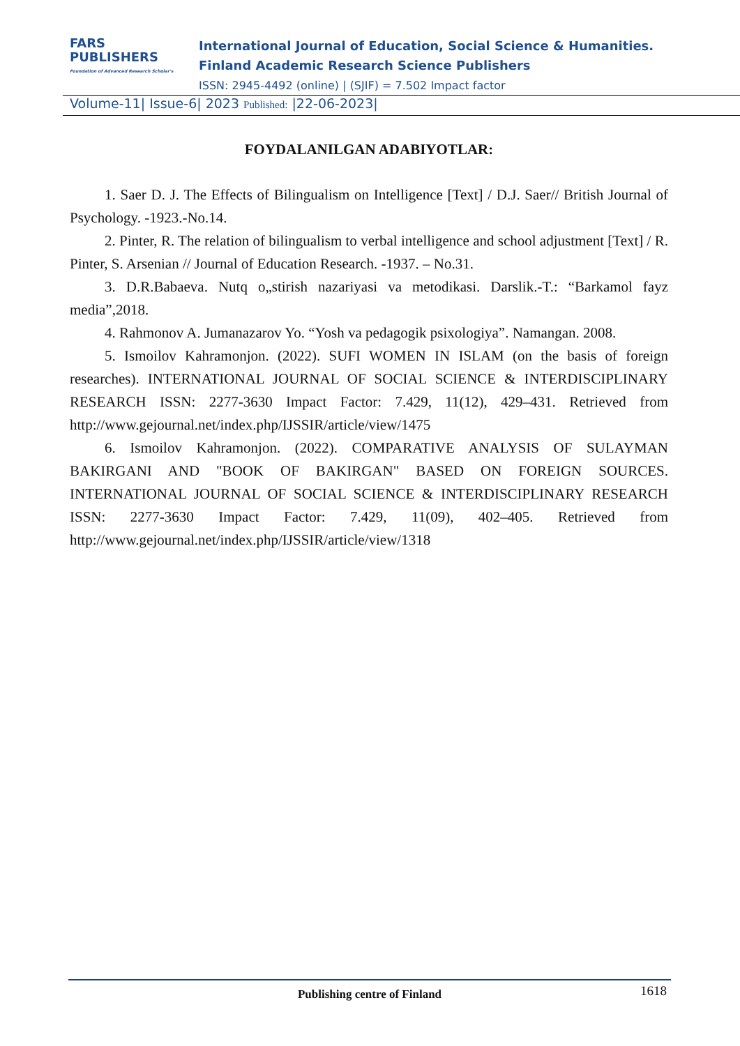FARS
PUBLISHERS
Foundation of Advanced Research Scholar's
International Journal of Education, Social Science & Humanities.
Finland Academic Research Science Publishers
ISSN: 2945-4492 (online) | (SJIF) = 7.502 Impact factor
Volume-11| Issue-6| 2023 Published: |22-06-2023|
FOYDALANILGAN ADABIYOTLAR:
1. Saer D. J. The Effects of Bilingualism on Intelligence [Text] / D.J. Saer// British Journal of Psychology. -1923.-No.14.
2. Pinter, R. The relation of bilingualism to verbal intelligence and school adjustment [Text] / R. Pinter, S. Arsenian // Journal of Education Research. -1937. – No.31.
3. D.R.Babaeva. Nutq o„stirish nazariyasi va metodikasi. Darslik.-T.: “Barkamol fayz media”,2018.
4. Rahmonov A. Jumanazarov Yo. “Yosh va pedagogik psixologiya”. Namangan. 2008.
5. Ismoilov Kahramonjon. (2022). SUFI WOMEN IN ISLAM (on the basis of foreign researches). INTERNATIONAL JOURNAL OF SOCIAL SCIENCE & INTERDISCIPLINARY RESEARCH ISSN: 2277-3630 Impact Factor: 7.429, 11(12), 429–431. Retrieved from http://www.gejournal.net/index.php/IJSSIR/article/view/1475
6. Ismoilov Kahramonjon. (2022). COMPARATIVE ANALYSIS OF SULAYMAN BAKIRGANI AND "BOOK OF BAKIRGAN" BASED ON FOREIGN SOURCES. INTERNATIONAL JOURNAL OF SOCIAL SCIENCE & INTERDISCIPLINARY RESEARCH ISSN: 2277-3630 Impact Factor: 7.429, 11(09), 402–405. Retrieved from http://www.gejournal.net/index.php/IJSSIR/article/view/1318
Publishing centre of Finland
1618